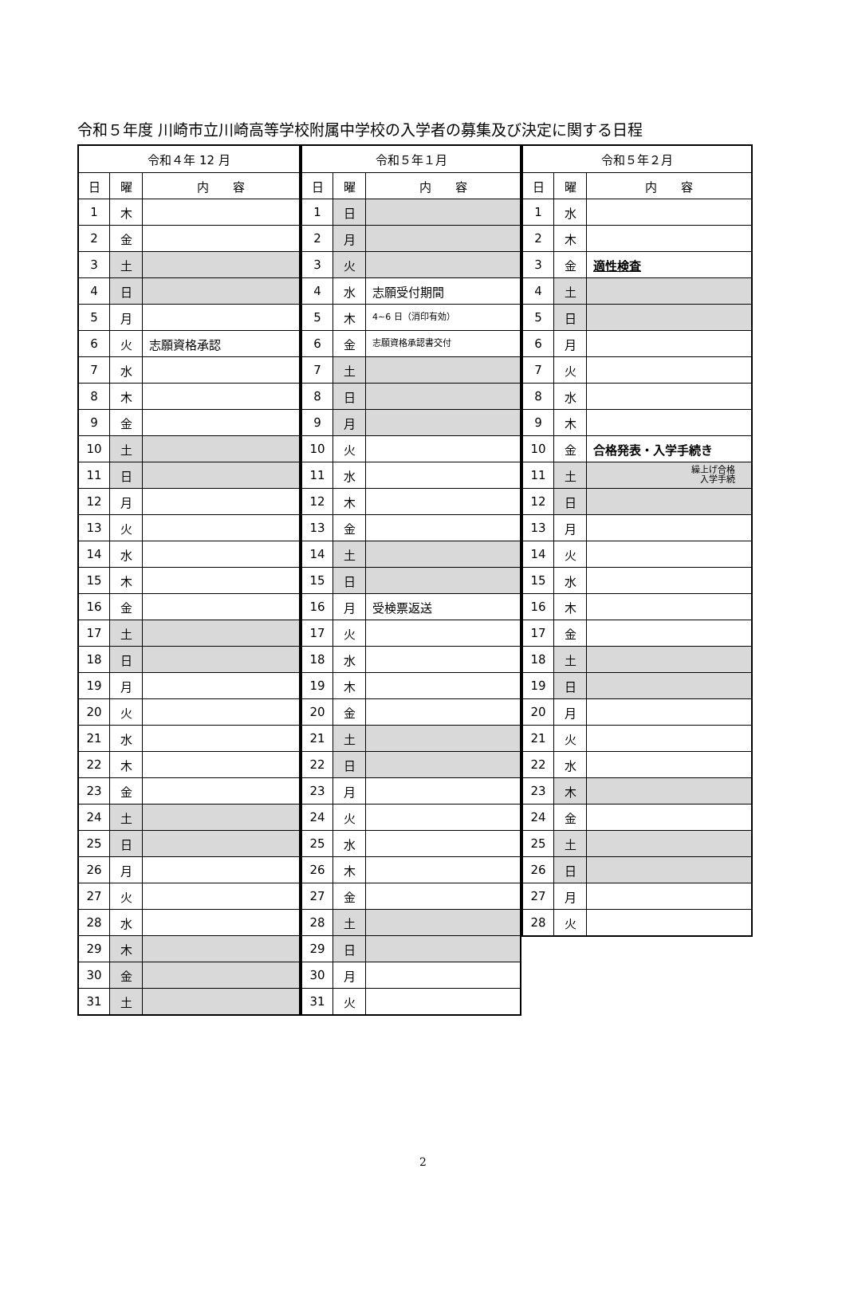令和５年度 川崎市立川崎高等学校附属中学校の入学者の募集及び決定に関する日程
| 令和４年 12 月 | | |
| --- | --- | --- |
| 日 | 曜 | 内 容 |
| 1 | 木 | |
| 2 | 金 | |
| 3 | 土 | |
| 4 | 日 | |
| 5 | 月 | |
| 6 | 火 | 志願資格承認 |
| 7 | 水 | |
| 8 | 木 | |
| 9 | 金 | |
| 10 | 土 | |
| 11 | 日 | |
| 12 | 月 | |
| 13 | 火 | |
| 14 | 水 | |
| 15 | 木 | |
| 16 | 金 | |
| 17 | 土 | |
| 18 | 日 | |
| 19 | 月 | |
| 20 | 火 | |
| 21 | 水 | |
| 22 | 木 | |
| 23 | 金 | |
| 24 | 土 | |
| 25 | 日 | |
| 26 | 月 | |
| 27 | 火 | |
| 28 | 水 | |
| 29 | 木 | |
| 30 | 金 | |
| 31 | 土 | |
| 令和５年１月 | | |
| --- | --- | --- |
| 日 | 曜 | 内 容 |
| 1 | 日 | |
| 2 | 月 | |
| 3 | 火 | |
| 4 | 水 | 志願受付期間 |
| 5 | 木 | 4~6 日（消印有効） |
| 6 | 金 | 志願資格承認書交付 |
| 7 | 土 | |
| 8 | 日 | |
| 9 | 月 | |
| 10 | 火 | |
| 11 | 水 | |
| 12 | 木 | |
| 13 | 金 | |
| 14 | 土 | |
| 15 | 日 | |
| 16 | 月 | 受検票返送 |
| 17 | 火 | |
| 18 | 水 | |
| 19 | 木 | |
| 20 | 金 | |
| 21 | 土 | |
| 22 | 日 | |
| 23 | 月 | |
| 24 | 火 | |
| 25 | 水 | |
| 26 | 木 | |
| 27 | 金 | |
| 28 | 土 | |
| 29 | 日 | |
| 30 | 月 | |
| 31 | 火 | |
| 令和５年２月 | | |
| --- | --- | --- |
| 日 | 曜 | 内 容 |
| 1 | 水 | |
| 2 | 木 | |
| 3 | 金 | 適性検査 |
| 4 | 土 | |
| 5 | 日 | |
| 6 | 月 | |
| 7 | 火 | |
| 8 | 水 | |
| 9 | 木 | |
| 10 | 金 | 合格発表・入学手続き |
| 11 | 土 | 繰上げ合格 入学手続 |
| 12 | 日 | |
| 13 | 月 | |
| 14 | 火 | |
| 15 | 水 | |
| 16 | 木 | |
| 17 | 金 | |
| 18 | 土 | |
| 19 | 日 | |
| 20 | 月 | |
| 21 | 火 | |
| 22 | 水 | |
| 23 | 木 | |
| 24 | 金 | |
| 25 | 土 | |
| 26 | 日 | |
| 27 | 月 | |
| 28 | 火 | |
2